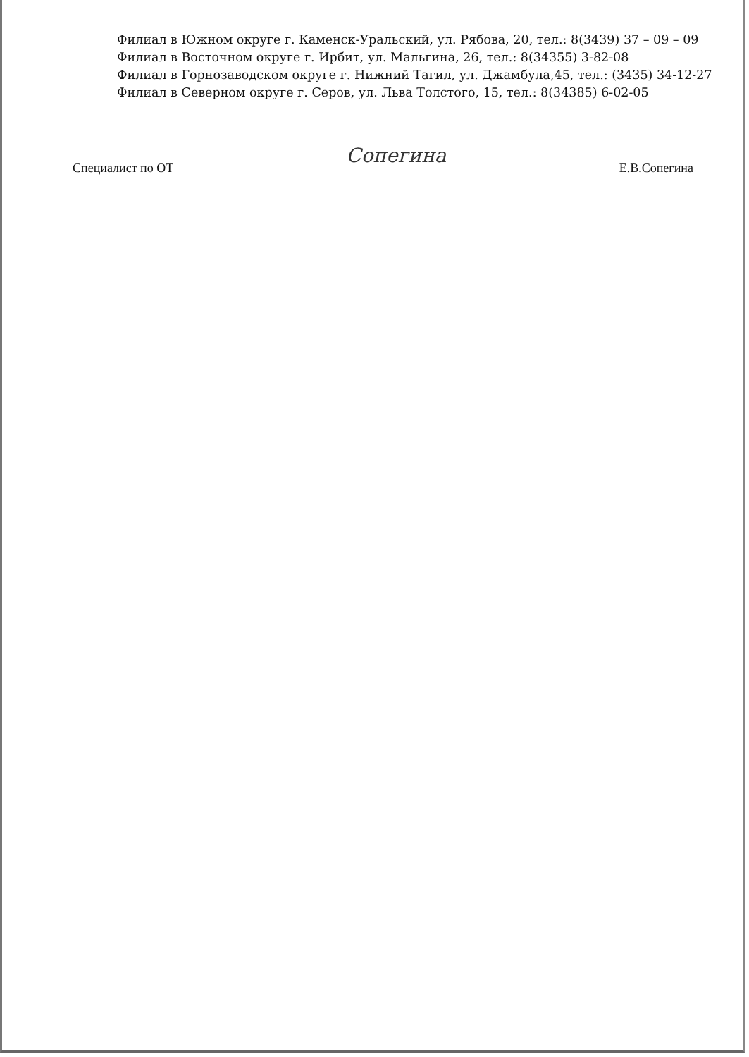Филиал в Южном округе г. Каменск-Уральский, ул. Рябова, 20, тел.: 8(3439) 37 – 09 – 09
Филиал в Восточном округе г. Ирбит, ул. Мальгина, 26, тел.: 8(34355) 3-82-08
Филиал в Горнозаводском округе г. Нижний Тагил, ул. Джамбула,45, тел.: (3435) 34-12-27
Филиал в Северном округе г. Серов, ул. Льва Толстого, 15, тел.: 8(34385) 6-02-05
Специалист по ОТ Сопегина Е.В.Сопегина